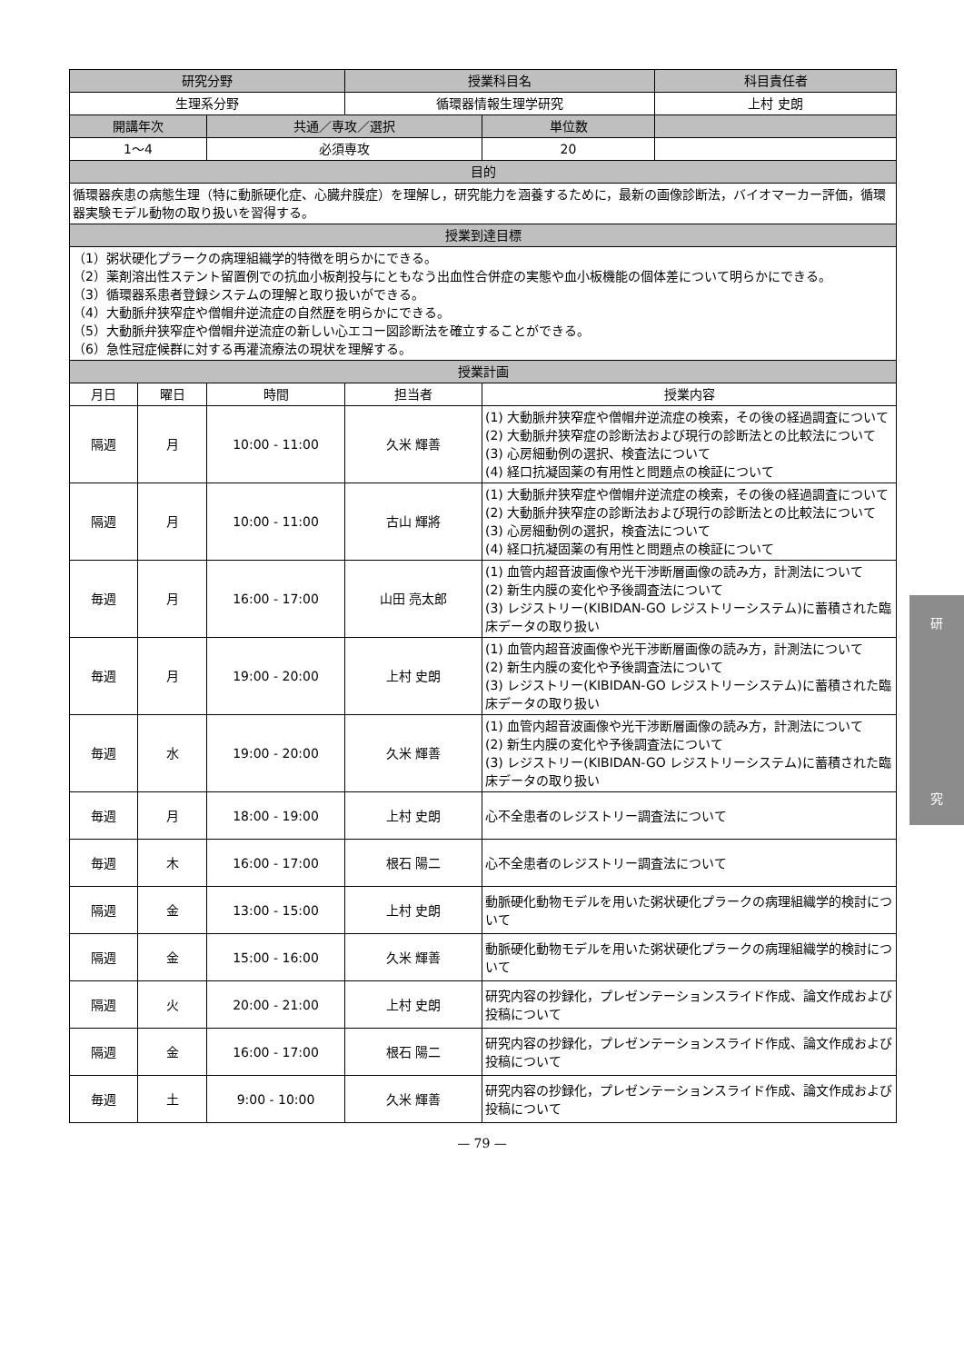| 研究分野 | | | 授業科目名 | | 科目責任者 |
| --- | --- | --- | --- | --- | --- |
| 生理系分野 | | | 循環器情報生理学研究 | | 上村 史朗 |
| 開講年次 | | 共通／専攻／選択 | | 単位数 | |
| 1〜4 | | 必須専攻 | | 20 | |
| 目的 | | | | | |
| 循環器疾患の病態生理（特に動脈硬化症、心臓弁膜症）を理解し，研究能力を涵養するために，最新の画像診断法，バイオマーカー評価，循環器実験モデル動物の取り扱いを習得する。 | | | | | |
| 授業到達目標 | | | | | |
| （1）粥状硬化プラークの病理組織学的特徴を明らかにできる。 （2）薬剤溶出性ステント留置例での抗血小板剤投与にともなう出血性合併症の実態や血小板機能の個体差について明らかにできる。 （3）循環器系患者登録システムの理解と取り扱いができる。 （4）大動脈弁狭窄症や僧帽弁逆流症の自然歴を明らかにできる。 （5）大動脈弁狭窄症や僧帽弁逆流症の新しい心エコー図診断法を確立することができる。 （6）急性冠症候群に対する再灌流療法の現状を理解する。 | | | | | |
| 授業計画 | | | | | |
| 月日 | 曜日 | 時間 | 担当者 | 授業内容 | |
| 隔週 | 月 | 10:00 - 11:00 | 久米 輝善 | (1) 大動脈弁狭窄症や僧帽弁逆流症の検索，その後の経過調査について (2) 大動脈弁狭窄症の診断法および現行の診断法との比較法について (3) 心房細動例の選択、検査法について (4) 経口抗凝固薬の有用性と問題点の検証について | |
| 隔週 | 月 | 10:00 - 11:00 | 古山 輝將 | (1) 大動脈弁狭窄症や僧帽弁逆流症の検索，その後の経過調査について (2) 大動脈弁狭窄症の診断法および現行の診断法との比較法について (3) 心房細動例の選択，検査法について (4) 経口抗凝固薬の有用性と問題点の検証について | |
| 毎週 | 月 | 16:00 - 17:00 | 山田 亮太郎 | (1) 血管内超音波画像や光干渉断層画像の読み方，計測法について (2) 新生内膜の変化や予後調査法について (3) レジストリー(KIBIDAN-GO レジストリーシステム)に蓄積された臨床データの取り扱い | |
| 毎週 | 月 | 19:00 - 20:00 | 上村 史朗 | (1) 血管内超音波画像や光干渉断層画像の読み方，計測法について (2) 新生内膜の変化や予後調査法について (3) レジストリー(KIBIDAN-GO レジストリーシステム)に蓄積された臨床データの取り扱い | |
| 毎週 | 水 | 19:00 - 20:00 | 久米 輝善 | (1) 血管内超音波画像や光干渉断層画像の読み方，計測法について (2) 新生内膜の変化や予後調査法について (3) レジストリー(KIBIDAN-GO レジストリーシステム)に蓄積された臨床データの取り扱い | |
| 毎週 | 月 | 18:00 - 19:00 | 上村 史朗 | 心不全患者のレジストリー調査法について | |
| 毎週 | 木 | 16:00 - 17:00 | 根石 陽二 | 心不全患者のレジストリー調査法について | |
| 隔週 | 金 | 13:00 - 15:00 | 上村 史朗 | 動脈硬化動物モデルを用いた粥状硬化プラークの病理組織学的検討について | |
| 隔週 | 金 | 15:00 - 16:00 | 久米 輝善 | 動脈硬化動物モデルを用いた粥状硬化プラークの病理組織学的検討について | |
| 隔週 | 火 | 20:00 - 21:00 | 上村 史朗 | 研究内容の抄録化，プレゼンテーションスライド作成、論文作成および投稿について | |
| 隔週 | 金 | 16:00 - 17:00 | 根石 陽二 | 研究内容の抄録化，プレゼンテーションスライド作成、論文作成および投稿について | |
| 毎週 | 土 | 9:00 - 10:00 | 久米 輝善 | 研究内容の抄録化，プレゼンテーションスライド作成、論文作成および投稿について | |
— 79 —
研
究